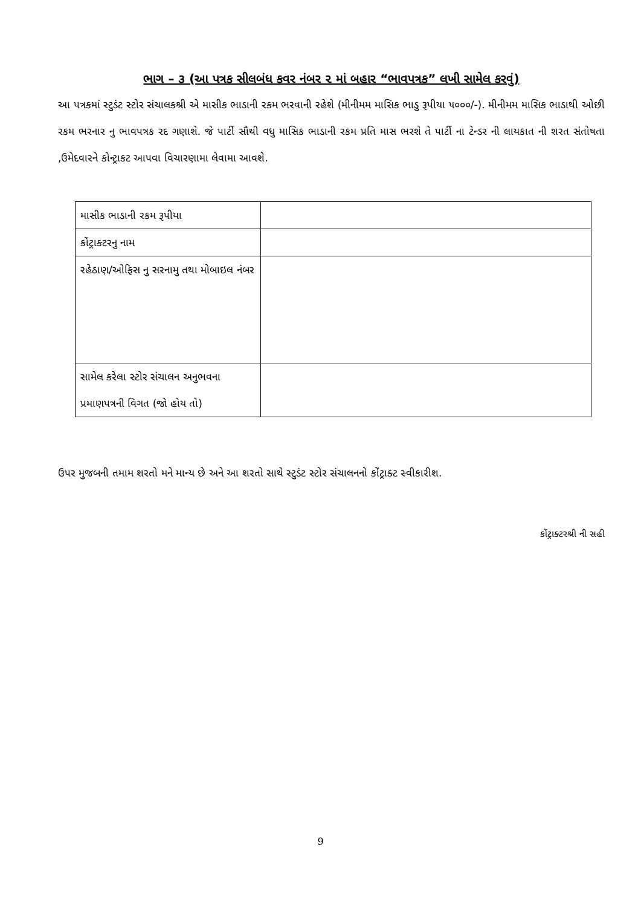ભાગ – ૩ (આ પત્રક સીલબંધ કવર નંબર ૨ માં બહાર “ભાવપત્રક” લખી સામેલ કરવું)
આ પત્રકમાં સ્ટુડંટ સ્ટોર સંચાલકશ્રી એ માસીક ભાડાની રકમ ભરવાની રહેશે (મીનીમમ માસિક ભાડુ રૂપીયા ૫૦૦૦/-). મીનીમમ માસિક ભાડાથી ઓછી રકમ ભરનાર નુ ભાવપત્રક રદ ગણાશે. જે પાર્ટી સૌથી વધુ માસિક ભાડાની રકમ પ્રતિ માસ ભરશે તે પાર્ટી ના ટેન્ડર ની લાયકાત ની શરત સંતોષતા ,ઉમેદવારને કોન્ટ્રાકટ આપવા વિચારણામા લેવામા આવશે.
| માસીક ભાડાની રકમ રૂપીયા | |
| કોંટ્રાક્ટરનુ નામ | |
| રહેઠાણ/ઓફિસ નુ સરનામુ તથા મોબાઇલ નંબર | |
| સામેલ કરેલા સ્ટોર સંચાલન અનુભવના પ્રમાણપત્રની વિગત (જો હોય તો) | |
ઉપર મુજબની તમામ શરતો મને માન્ય છે અને આ શરતો સાથે સ્ટુડંટ સ્ટોર સંચાલનનો કોંટ્રાક્ટ સ્વીકારીશ.
કોંટ્રાક્ટરશ્રી ની સહી
9